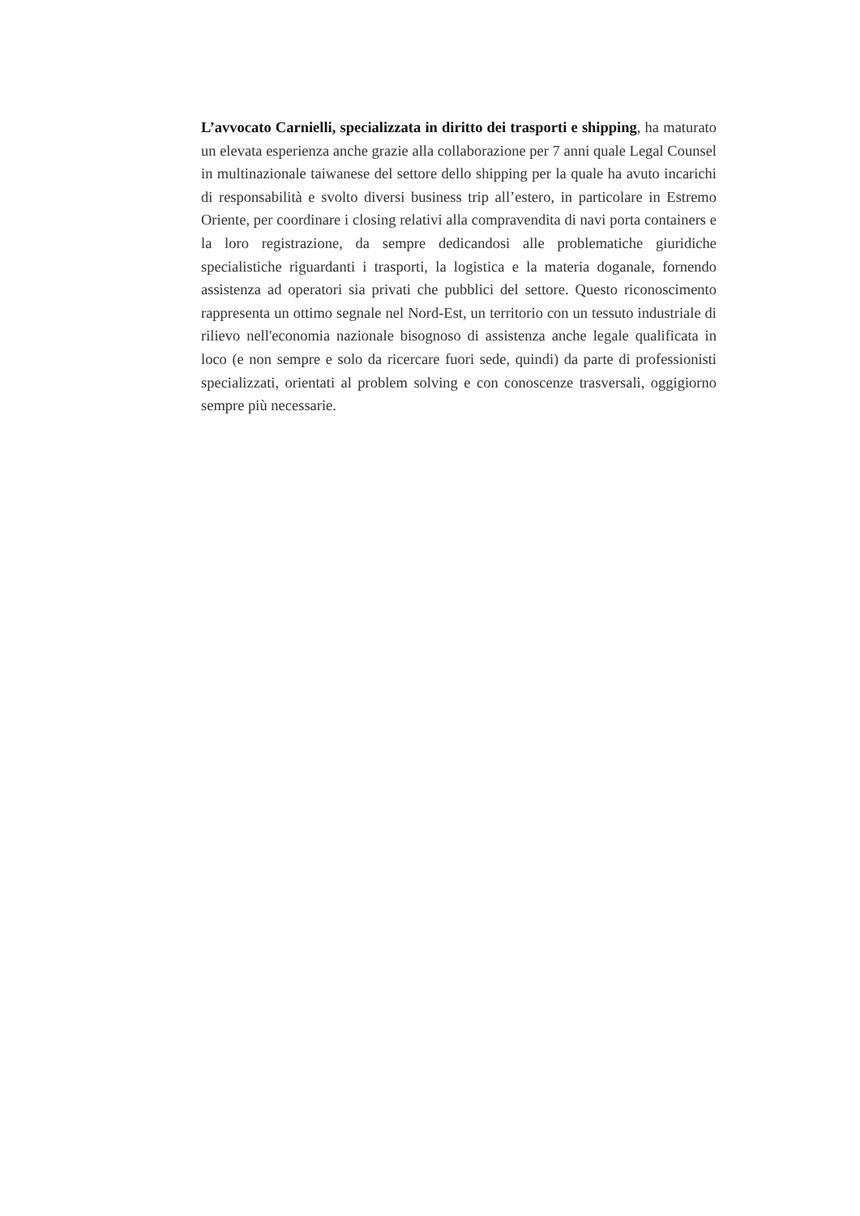L’avvocato Carnielli, specializzata in diritto dei trasporti e shipping, ha maturato un elevata esperienza anche grazie alla collaborazione per 7 anni quale Legal Counsel in multinazionale taiwanese del settore dello shipping per la quale ha avuto incarichi di responsabilità e svolto diversi business trip all’estero, in particolare in Estremo Oriente, per coordinare i closing relativi alla compravendita di navi porta containers e la loro registrazione, da sempre dedicandosi alle problematiche giuridiche specialistiche riguardanti i trasporti, la logistica e la materia doganale, fornendo assistenza ad operatori sia privati che pubblici del settore. Questo riconoscimento rappresenta un ottimo segnale nel Nord-Est, un territorio con un tessuto industriale di rilievo nell'economia nazionale bisognoso di assistenza anche legale qualificata in loco (e non sempre e solo da ricercare fuori sede, quindi) da parte di professionisti specializzati, orientati al problem solving e con conoscenze trasversali, oggigiorno sempre più necessarie.